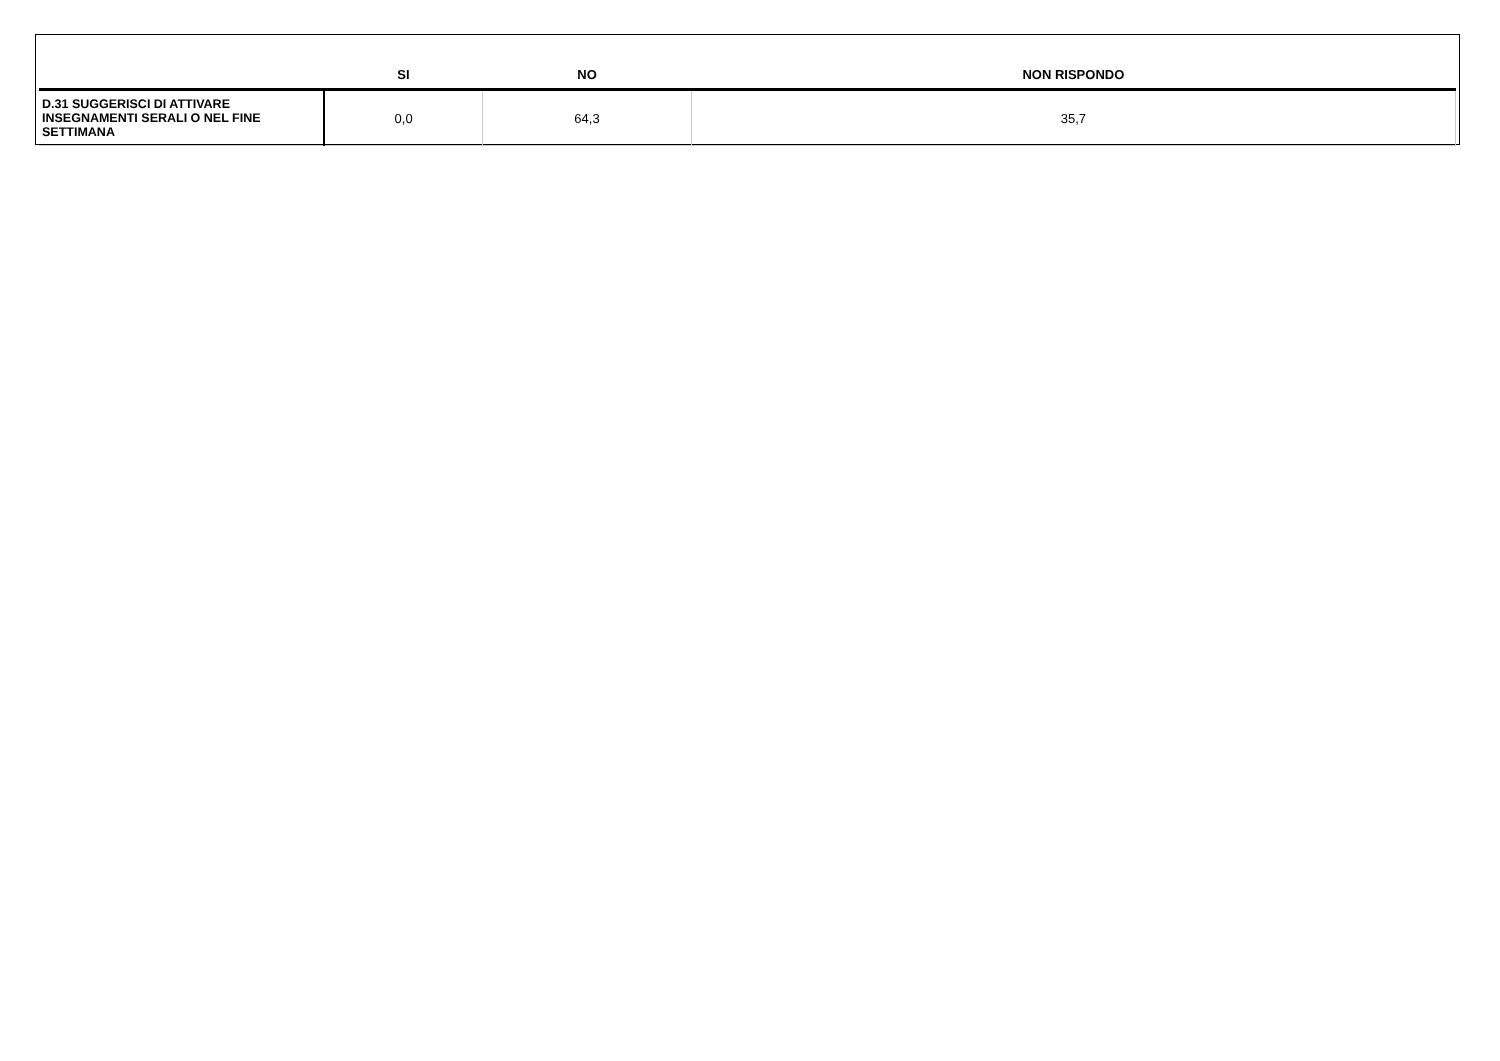| | SI | NO | NON RISPONDO |
| --- | --- | --- | --- |
| D.31 SUGGERISCI DI ATTIVARE INSEGNAMENTI SERALI O NEL FINE SETTIMANA | 0,0 | 64,3 | 35,7 |